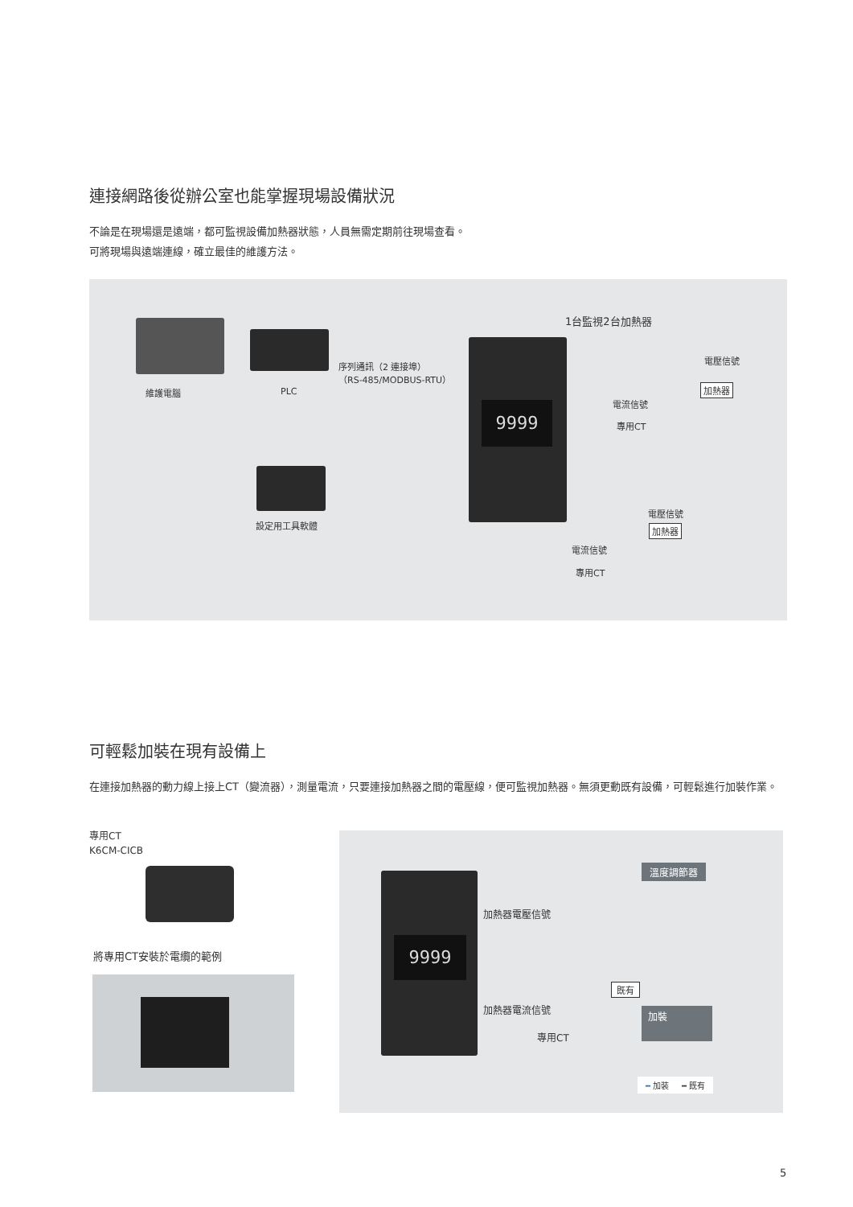連接網路後從辦公室也能掌握現場設備狀況
不論是在現場還是遠端，都可監視設備加熱器狀態，人員無需定期前往現場查看。
可將現場與遠端連線，確立最佳的維護方法。
9999
維護電腦 PLC
序列通訊（2 連接埠）
（RS-485/MODBUS-RTU）
設定用工具軟體
1台監視2台加熱器
電壓信號
加熱器
電流信號
專用CT
電壓信號
加熱器
電流信號
專用CT
可輕鬆加裝在現有設備上
在連接加熱器的動力線上接上CT（變流器），測量電流，只要連接加熱器之間的電壓線，便可監視加熱器。無須更動既有設備，可輕鬆進行加裝作業。
專用CT
K6CM-CICB
將專用CT安裝於電纜的範例
9999
溫度調節器
加熱器電壓信號
既有
加裝
加熱器電流信號
專用CT
━ 加裝 ━ 既有
5